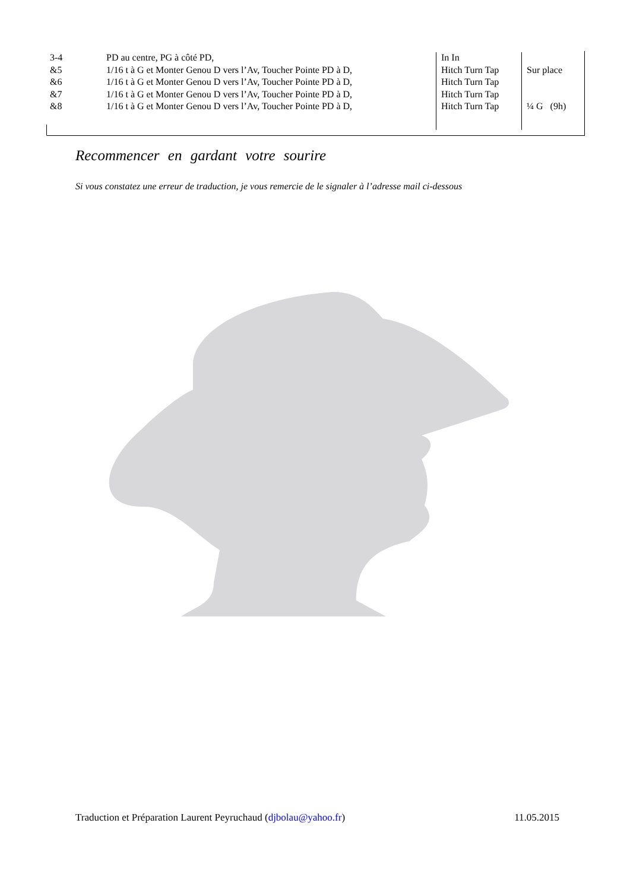| 3-4 | PD au centre, PG à côté PD, | In In | |
| &5 | 1/16 t à G et Monter Genou D vers l’Av, Toucher Pointe PD à D, | Hitch Turn Tap | Sur place |
| &6 | 1/16 t à G et Monter Genou D vers l’Av, Toucher Pointe PD à D, | Hitch Turn Tap | |
| &7 | 1/16 t à G et Monter Genou D vers l’Av, Toucher Pointe PD à D, | Hitch Turn Tap | |
| &8 | 1/16 t à G et Monter Genou D vers l’Av, Toucher Pointe PD à D, | Hitch Turn Tap | ¼ G (9h) |
Recommencer en gardant votre sourire
Si vous constatez une erreur de traduction, je vous remercie de le signaler à l’adresse mail ci-dessous
Traduction et Préparation Laurent Peyruchaud (djbolau@yahoo.fr) 11.05.2015